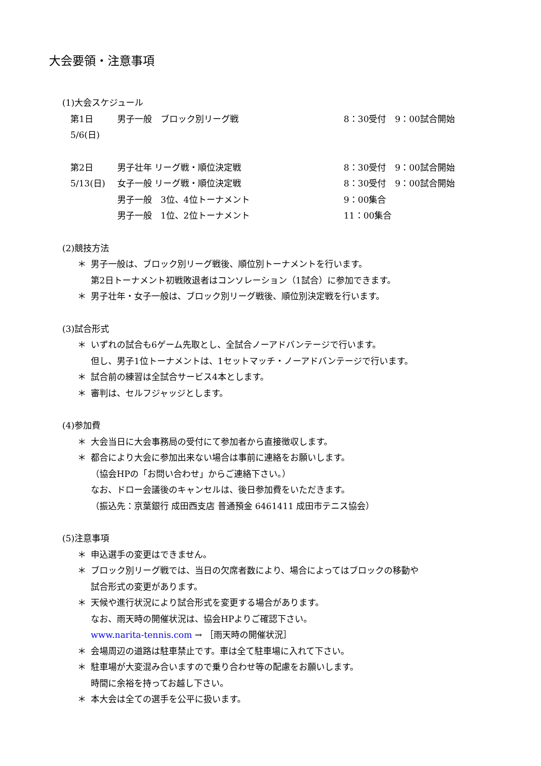大会要領・注意事項
(1)大会スケジュール
| 第1日 | 男子一般 ブロック別リーグ戦 | 8：30受付 9：00試合開始 |
| 5/6(日) | | |
| 第2日 | 男子壮年 リーグ戦・順位決定戦 | 8：30受付 9：00試合開始 |
| 5/13(日) | 女子一般 リーグ戦・順位決定戦 | 8：30受付 9：00試合開始 |
| | 男子一般 3位、4位トーナメント | 9：00集合 |
| | 男子一般 1位、2位トーナメント | 11：00集合 |
(2)競技方法
＊ 男子一般は、ブロック別リーグ戦後、順位別トーナメントを行います。
第2日トーナメント初戦敗退者はコンソレーション（1試合）に参加できます。
＊ 男子壮年・女子一般は、ブロック別リーグ戦後、順位別決定戦を行います。
(3)試合形式
＊ いずれの試合も6ゲーム先取とし、全試合ノーアドバンテージで行います。
但し、男子1位トーナメントは、1セットマッチ・ノーアドバンテージで行います。
＊ 試合前の練習は全試合サービス4本とします。
＊ 審判は、セルフジャッジとします。
(4)参加費
＊ 大会当日に大会事務局の受付にて参加者から直接徴収します。
＊ 都合により大会に参加出来ない場合は事前に連絡をお願いします。
（協会HPの「お問い合わせ」からご連絡下さい。）
なお、ドロー会議後のキャンセルは、後日参加費をいただきます。
（振込先：京葉銀行 成田西支店 普通預金 6461411 成田市テニス協会）
(5)注意事項
＊ 申込選手の変更はできません。
＊ ブロック別リーグ戦では、当日の欠席者数により、場合によってはブロックの移動や
試合形式の変更があります。
＊ 天候や進行状況により試合形式を変更する場合があります。
なお、雨天時の開催状況は、協会HPよりご確認下さい。
www.narita-tennis.com → ［雨天時の開催状況］
＊ 会場周辺の道路は駐車禁止です。車は全て駐車場に入れて下さい。
＊ 駐車場が大変混み合いますので乗り合わせ等の配慮をお願いします。
時間に余裕を持ってお越し下さい。
＊ 本大会は全ての選手を公平に扱います。